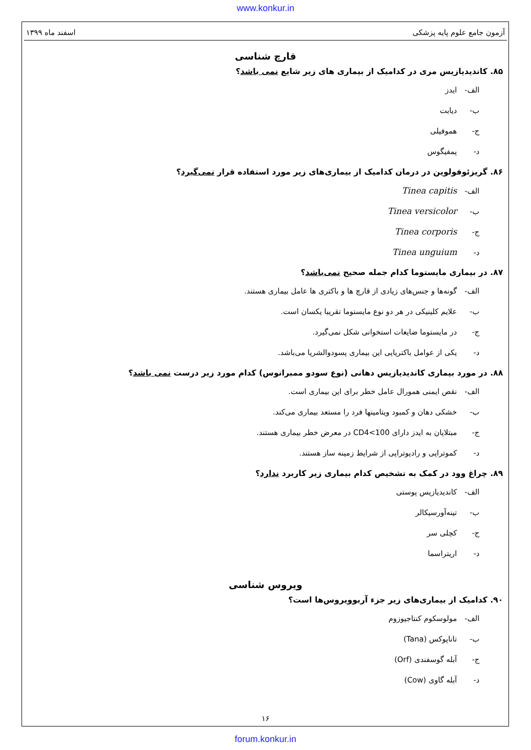www.konkur.in
آزمون جامع علوم پایه پزشکی اسفند ماه ۱۳۹۹
قارچ شناسی
۸۵. کاندیدیازیس مری در کدامیک از بیماری های زیر شایع نمی باشد؟
الف- ایدز
ب- دیابت
ج- هموفیلی
د- پمفیگوس
۸۶. گریزئوفولوین در درمان کدامیک از بیماری‌های زیر مورد استفاده قرار نمی‌گیرد؟
الف- Tinea capitis
ب- Tinea versicolor
ج- Tinea corporis
د- Tinea unguium
۸۷. در بیماری مایستوما کدام جمله صحیح نمی‌باشد؟
الف- گونه‌ها و جنس‌های زیادی از قارچ ها و باکتری ها عامل بیماری هستند.
ب- علایم کلینیکی در هر دو نوع مایستوما تقریبا یکسان است.
ج- در مایستوما ضایعات استخوانی شکل نمی‌گیرد.
د- یکی از عوامل باکتریایی این بیماری پسودوالشریا می‌باشد.
۸۸. در مورد بیماری کاندیدیازیس دهانی (نوع سودو ممبرانوس) کدام مورد زیر درست نمی باشد؟
الف- نقص ایمنی همورال عامل خطر برای این بیماری است.
ب- خشکی دهان و کمبود ویتامینها فرد را مستعد بیماری می‌کند.
ج- مبتلایان به ایدز دارای CD4<100 در معرض خطر بیماری هستند.
د- کموتراپی و رادیوتراپی از شرایط زمینه ساز هستند.
۸۹. چراغ وود در کمک به تشخیص کدام بیماری زیر کاربرد ندارد؟
الف- کاندیدیازیس پوستی
ب- تینه‌آورسیکالر
ج- کچلی سر
د- اریتراسما
ویروس شناسی
۹۰. کدامیک از بیماری‌های زیر جزء آربوویروس‌ها است؟
الف- مولوسکوم کنتاجیوزوم
ب- تاناپوکس (Tana)
ج- آبله گوسفندی (Orf)
د- آبله گاوی (Cow)
۱۶
forum.konkur.in